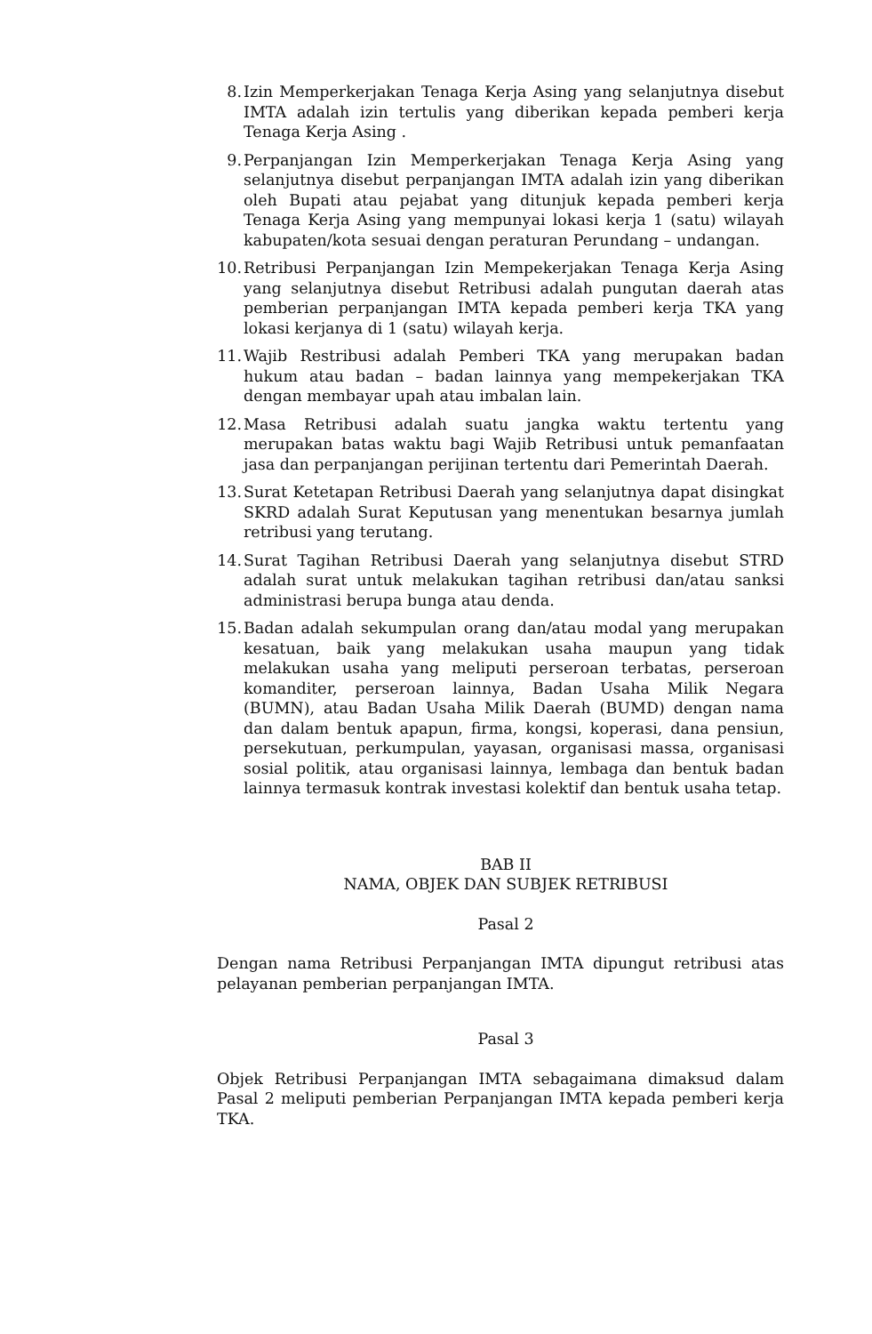8. Izin Memperkerjakan Tenaga Kerja Asing yang selanjutnya disebut IMTA adalah izin tertulis yang diberikan kepada pemberi kerja Tenaga Kerja Asing .
9. Perpanjangan Izin Memperkerjakan Tenaga Kerja Asing yang selanjutnya disebut perpanjangan IMTA adalah izin yang diberikan oleh Bupati atau pejabat yang ditunjuk kepada pemberi kerja Tenaga Kerja Asing yang mempunyai lokasi kerja 1 (satu) wilayah kabupaten/kota sesuai dengan peraturan Perundang – undangan.
10. Retribusi Perpanjangan Izin Mempekerjakan Tenaga Kerja Asing yang selanjutnya disebut Retribusi adalah pungutan daerah atas pemberian perpanjangan IMTA kepada pemberi kerja TKA yang lokasi kerjanya di 1 (satu) wilayah kerja.
11. Wajib Restribusi adalah Pemberi TKA yang merupakan badan hukum atau badan – badan lainnya yang mempekerjakan TKA dengan membayar upah atau imbalan lain.
12. Masa Retribusi adalah suatu jangka waktu tertentu yang merupakan batas waktu bagi Wajib Retribusi untuk pemanfaatan jasa dan perpanjangan perijinan tertentu dari Pemerintah Daerah.
13. Surat Ketetapan Retribusi Daerah yang selanjutnya dapat disingkat SKRD adalah Surat Keputusan yang menentukan besarnya jumlah retribusi yang terutang.
14. Surat Tagihan Retribusi Daerah yang selanjutnya disebut STRD adalah surat untuk melakukan tagihan retribusi dan/atau sanksi administrasi berupa bunga atau denda.
15. Badan adalah sekumpulan orang dan/atau modal yang merupakan kesatuan, baik yang melakukan usaha maupun yang tidak melakukan usaha yang meliputi perseroan terbatas, perseroan komanditer, perseroan lainnya, Badan Usaha Milik Negara (BUMN), atau Badan Usaha Milik Daerah (BUMD) dengan nama dan dalam bentuk apapun, firma, kongsi, koperasi, dana pensiun, persekutuan, perkumpulan, yayasan, organisasi massa, organisasi sosial politik, atau organisasi lainnya, lembaga dan bentuk badan lainnya termasuk kontrak investasi kolektif dan bentuk usaha tetap.
BAB II
NAMA, OBJEK DAN SUBJEK RETRIBUSI
Pasal 2
Dengan nama Retribusi Perpanjangan IMTA dipungut retribusi atas pelayanan pemberian perpanjangan IMTA.
Pasal 3
Objek Retribusi Perpanjangan IMTA sebagaimana dimaksud dalam Pasal 2 meliputi pemberian Perpanjangan IMTA kepada pemberi kerja TKA.